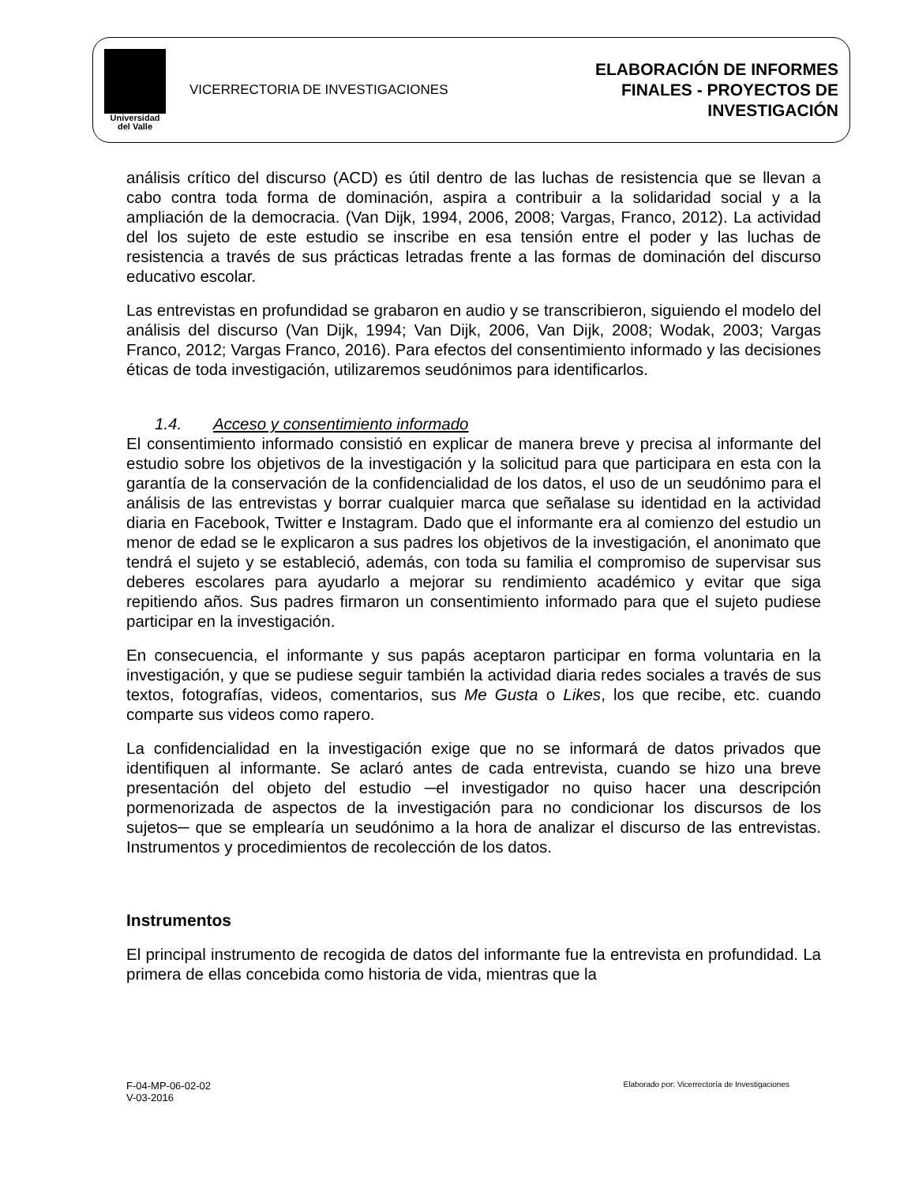Universidad
del Valle
VICERRECTORIA DE INVESTIGACIONES
ELABORACIÓN DE INFORMES
FINALES - PROYECTOS DE
INVESTIGACIÓN
análisis crítico del discurso (ACD) es útil dentro de las luchas de resistencia que se llevan a cabo contra toda forma de dominación, aspira a contribuir a la solidaridad social y a la ampliación de la democracia. (Van Dijk, 1994, 2006, 2008; Vargas, Franco, 2012). La actividad del los sujeto de este estudio se inscribe en esa tensión entre el poder y las luchas de resistencia a través de sus prácticas letradas frente a las formas de dominación del discurso educativo escolar.
Las entrevistas en profundidad se grabaron en audio y se transcribieron, siguiendo el modelo del análisis del discurso (Van Dijk, 1994; Van Dijk, 2006, Van Dijk, 2008; Wodak, 2003; Vargas Franco, 2012; Vargas Franco, 2016). Para efectos del consentimiento informado y las decisiones éticas de toda investigación, utilizaremos seudónimos para identificarlos.
1.4. Acceso y consentimiento informado
El consentimiento informado consistió en explicar de manera breve y precisa al informante del estudio sobre los objetivos de la investigación y la solicitud para que participara en esta con la garantía de la conservación de la confidencialidad de los datos, el uso de un seudónimo para el análisis de las entrevistas y borrar cualquier marca que señalase su identidad en la actividad diaria en Facebook, Twitter e Instagram. Dado que el informante era al comienzo del estudio un menor de edad se le explicaron a sus padres los objetivos de la investigación, el anonimato que tendrá el sujeto y se estableció, además, con toda su familia el compromiso de supervisar sus deberes escolares para ayudarlo a mejorar su rendimiento académico y evitar que siga repitiendo años. Sus padres firmaron un consentimiento informado para que el sujeto pudiese participar en la investigación.
En consecuencia, el informante y sus papás aceptaron participar en forma voluntaria en la investigación, y que se pudiese seguir también la actividad diaria redes sociales a través de sus textos, fotografías, videos, comentarios, sus Me Gusta o Likes, los que recibe, etc. cuando comparte sus videos como rapero.
La confidencialidad en la investigación exige que no se informará de datos privados que identifiquen al informante. Se aclaró antes de cada entrevista, cuando se hizo una breve presentación del objeto del estudio ─el investigador no quiso hacer una descripción pormenorizada de aspectos de la investigación para no condicionar los discursos de los sujetos─ que se emplearía un seudónimo a la hora de analizar el discurso de las entrevistas. Instrumentos y procedimientos de recolección de los datos.
Instrumentos
El principal instrumento de recogida de datos del informante fue la entrevista en profundidad. La primera de ellas concebida como historia de vida, mientras que la
F-04-MP-06-02-02
V-03-2016
Elaborado por: Vicerrectoría de Investigaciones